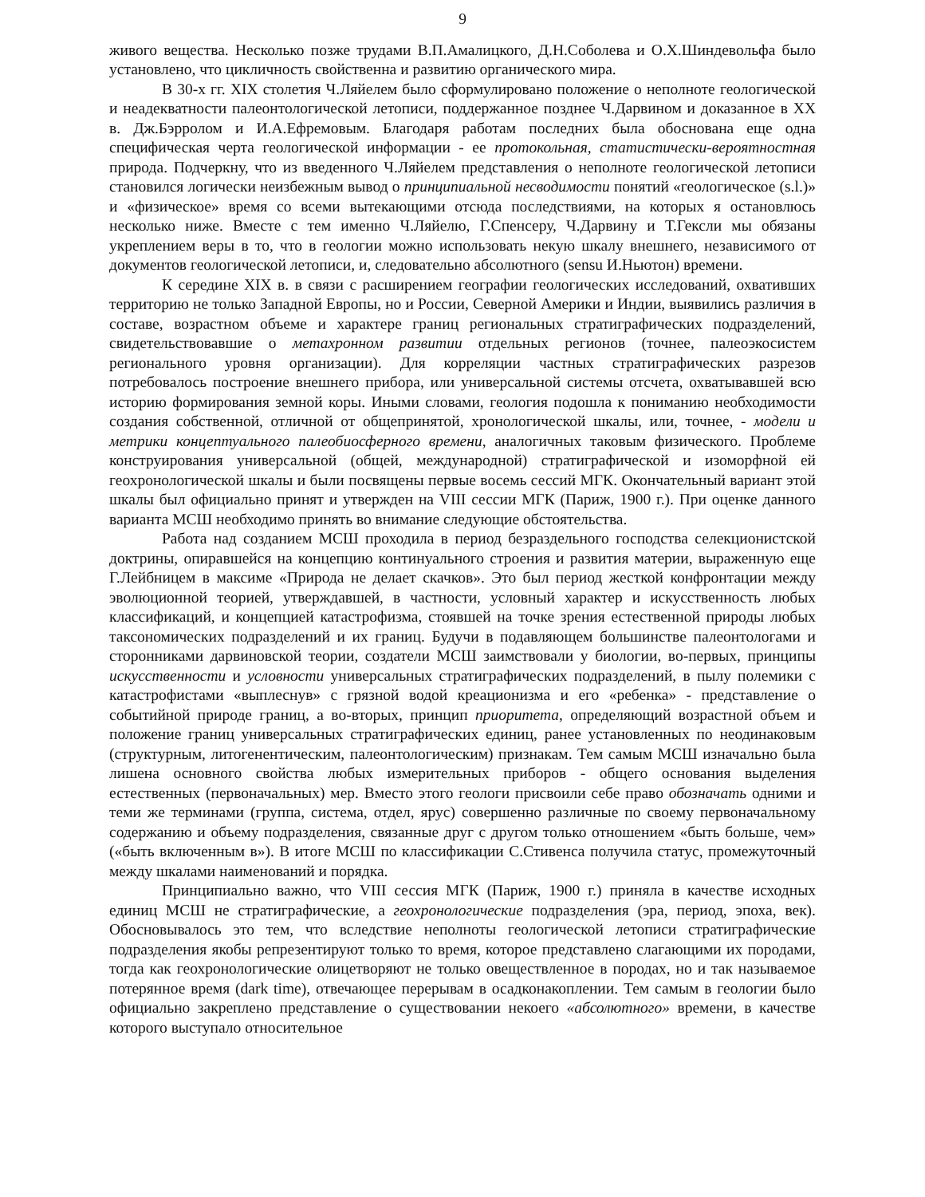9
живого вещества. Несколько позже трудами В.П.Амалицкого, Д.Н.Соболева и О.Х.Шиндевольфа было установлено, что цикличность свойственна и развитию органического мира.
В 30-х гг. XIX столетия Ч.Ляйелем было сформулировано положение о неполноте геологической и неадекватности палеонтологической летописи, поддержанное позднее Ч.Дарвином и доказанное в XX в. Дж.Бэрролом и И.А.Ефремовым. Благодаря работам последних была обоснована еще одна специфическая черта геологической информации - ее протокольная, статистически-вероятностная природа. Подчеркну, что из введенного Ч.Ляйелем представления о неполноте геологической летописи становился логически неизбежным вывод о принципиальной несводимости понятий «геологическое (s.l.)» и «физическое» время со всеми вытекающими отсюда последствиями, на которых я остановлюсь несколько ниже. Вместе с тем именно Ч.Ляйелю, Г.Спенсеру, Ч.Дарвину и Т.Гексли мы обязаны укреплением веры в то, что в геологии можно использовать некую шкалу внешнего, независимого от документов геологической летописи, и, следовательно абсолютного (sensu И.Ньютон) времени.
К середине XIX в. в связи с расширением географии геологических исследований, охвативших территорию не только Западной Европы, но и России, Северной Америки и Индии, выявились различия в составе, возрастном объеме и характере границ региональных стратиграфических подразделений, свидетельствовавшие о метахронном развитии отдельных регионов (точнее, палеоэкосистем регионального уровня организации). Для корреляции частных стратиграфических разрезов потребовалось построение внешнего прибора, или универсальной системы отсчета, охватывавшей всю историю формирования земной коры. Иными словами, геология подошла к пониманию необходимости создания собственной, отличной от общепринятой, хронологической шкалы, или, точнее, - модели и метрики концептуального палеобиосферного времени, аналогичных таковым физического. Проблеме конструирования универсальной (общей, международной) стратиграфической и изоморфной ей геохронологической шкалы и были посвящены первые восемь сессий МГК. Окончательный вариант этой шкалы был официально принят и утвержден на VIII сессии МГК (Париж, 1900 г.). При оценке данного варианта МСШ необходимо принять во внимание следующие обстоятельства.
Работа над созданием МСШ проходила в период безраздельного господства селекционистской доктрины, опиравшейся на концепцию континуального строения и развития материи, выраженную еще Г.Лейбницем в максиме «Природа не делает скачков». Это был период жесткой конфронтации между эволюционной теорией, утверждавшей, в частности, условный характер и искусственность любых классификаций, и концепцией катастрофизма, стоявшей на точке зрения естественной природы любых таксономических подразделений и их границ. Будучи в подавляющем большинстве палеонтологами и сторонниками дарвиновской теории, создатели МСШ заимствовали у биологии, во-первых, принципы искусственности и условности универсальных стратиграфических подразделений, в пылу полемики с катастрофистами «выплеснув» с грязной водой креационизма и его «ребенка» - представление о событийной природе границ, а во-вторых, принцип приоритета, определяющий возрастной объем и положение границ универсальных стратиграфических единиц, ранее установленных по неодинаковым (структурным, литогенентическим, палеонтологическим) признакам. Тем самым МСШ изначально была лишена основного свойства любых измерительных приборов - общего основания выделения естественных (первоначальных) мер. Вместо этого геологи присвоили себе право обозначать одними и теми же терминами (группа, система, отдел, ярус) совершенно различные по своему первоначальному содержанию и объему подразделения, связанные друг с другом только отношением «быть больше, чем» («быть включенным в»). В итоге МСШ по классификации С.Стивенса получила статус, промежуточный между шкалами наименований и порядка.
Принципиально важно, что VIII сессия МГК (Париж, 1900 г.) приняла в качестве исходных единиц МСШ не стратиграфические, а геохронологические подразделения (эра, период, эпоха, век). Обосновывалось это тем, что вследствие неполноты геологической летописи стратиграфические подразделения якобы репрезентируют только то время, которое представлено слагающими их породами, тогда как геохронологические олицетворяют не только овеществленное в породах, но и так называемое потерянное время (dark time), отвечающее перерывам в осадконакоплении. Тем самым в геологии было официально закреплено представление о существовании некоего «абсолютного» времени, в качестве которого выступало относительное